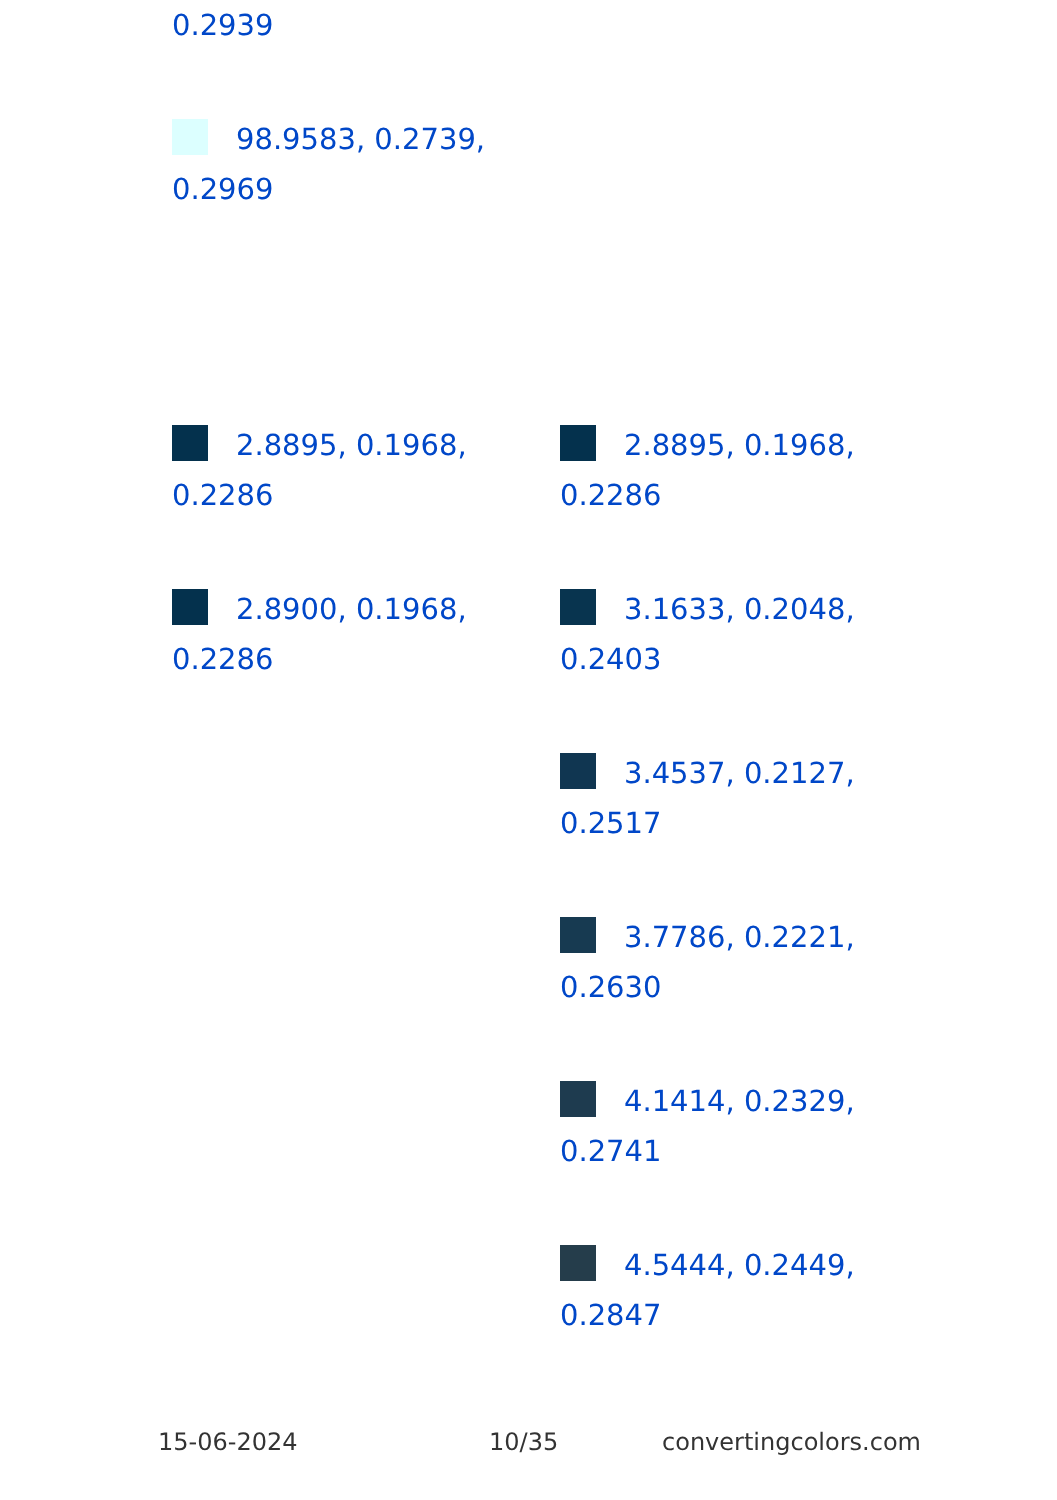0.2939
98.9583, 0.2739, 0.2969
2.8895, 0.1968, 0.2286
2.8895, 0.1968, 0.2286
2.8900, 0.1968, 0.2286
3.1633, 0.2048, 0.2403
3.4537, 0.2127, 0.2517
3.7786, 0.2221, 0.2630
4.1414, 0.2329, 0.2741
4.5444, 0.2449, 0.2847
15-06-2024 10/35 convertingcolors.com